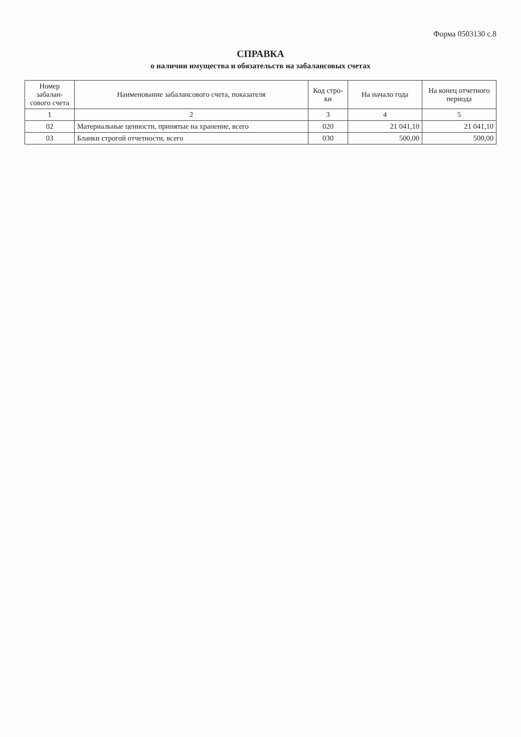Форма 0503130 с.8
СПРАВКА
о наличии имущества и обязательств на забалансовых счетах
| Номер забалан-сового счета | Наименование забалансового счета, показателя | Код стро-ки | На начало года | На конец отчетного периода |
| --- | --- | --- | --- | --- |
| 1 | 2 | 3 | 4 | 5 |
| 02 | Материальные ценности, принятые на хранение, всего | 020 | 21 041,10 | 21 041,10 |
| 03 | Бланки строгой отчетности, всего | 030 | 500,00 | 500,00 |